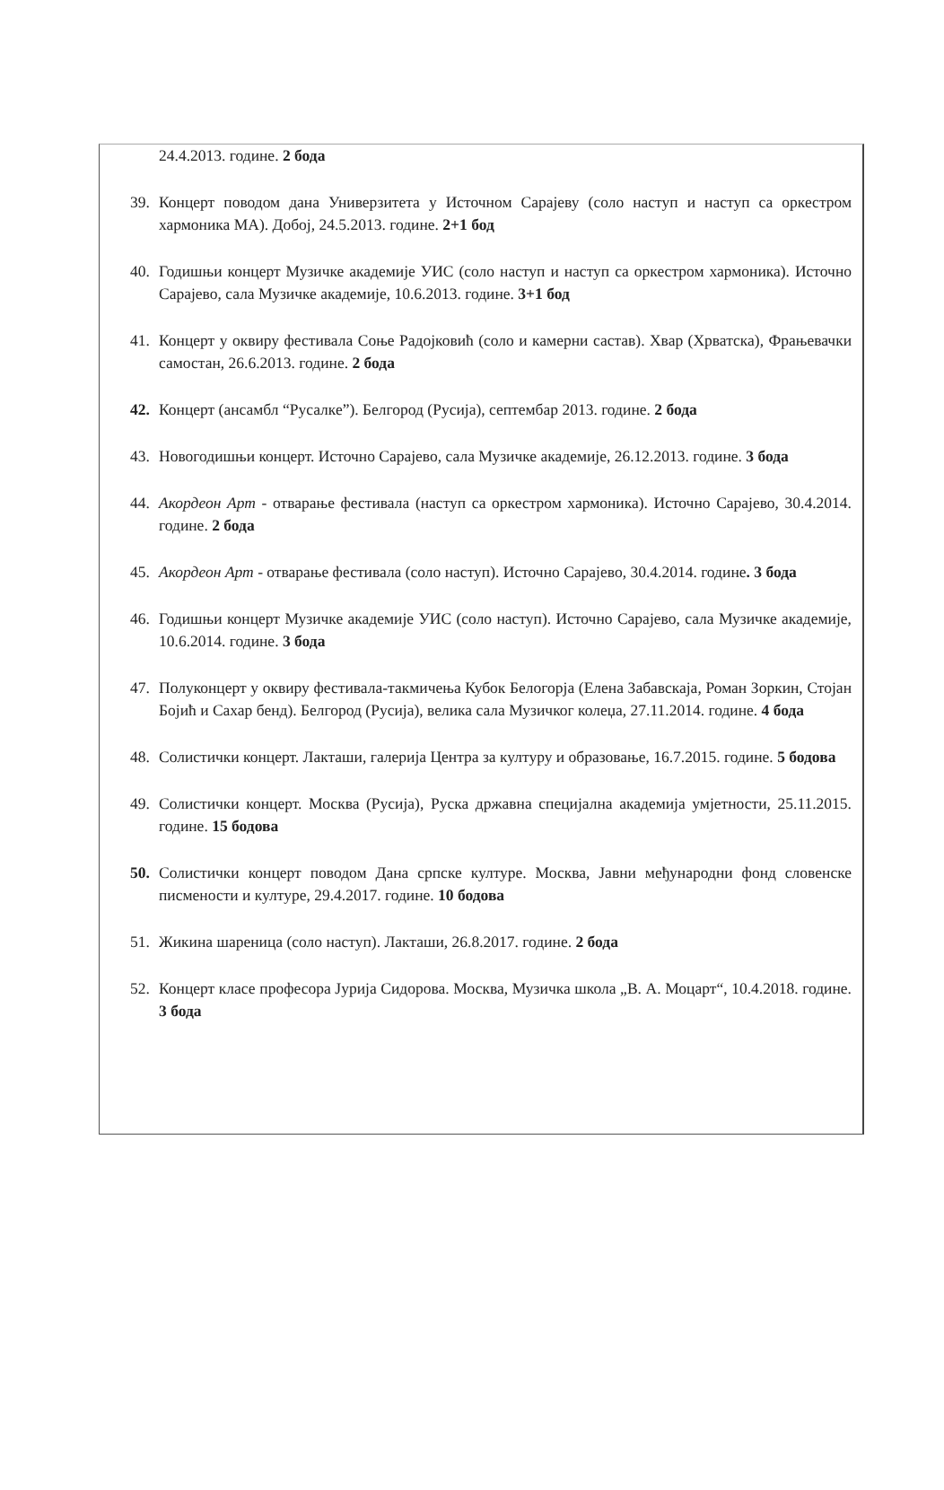24.4.2013. године. 2 бода
39. Концерт поводом дана Универзитета у Источном Сарајеву (соло наступ и наступ са оркестром хармоника МА). Добој, 24.5.2013. године. 2+1 бод
40. Годишњи концерт Музичке академије УИС (соло наступ и наступ са оркестром хармоника). Источно Сарајево, сала Музичке академије, 10.6.2013. године. 3+1 бод
41. Концерт у оквиру фестивала Соње Радојковић (соло и камерни састав). Хвар (Хрватска), Фрањевачки самостан, 26.6.2013. године. 2 бода
42. Концерт (ансамбл “Русалке”). Белгород (Русија), септембар 2013. године. 2 бода
43. Новогодишњи концерт. Источно Сарајево, сала Музичке академије, 26.12.2013. године. 3 бода
44. Акордеон Арт - отварање фестивала (наступ са оркестром хармоника). Источно Сарајево, 30.4.2014. године. 2 бода
45. Акордеон Арт - отварање фестивала (соло наступ). Источно Сарајево, 30.4.2014. године. 3 бода
46. Годишњи концерт Музичке академије УИС (соло наступ). Источно Сарајево, сала Музичке академије, 10.6.2014. године. 3 бода
47. Полуконцерт у оквиру фестивала-такмичења Кубок Белогорја (Елена Забавскаја, Роман Зоркин, Стојан Бојић и Сахар бенд). Белгород (Русија), велика сала Музичког колеџа, 27.11.2014. године. 4 бода
48. Солистички концерт. Лакташи, галерија Центра за културу и образовање, 16.7.2015. године. 5 бодова
49. Солистички концерт. Москва (Русија), Руска државна специјална академија умјетности, 25.11.2015. године. 15 бодова
50. Солистички концерт поводом Дана српске културе. Москва, Јавни међународни фонд словенске писмености и културе, 29.4.2017. године. 10 бодова
51. Жикина шареница (соло наступ). Лакташи, 26.8.2017. године. 2 бода
52. Концерт класе професора Јурија Сидорова. Москва, Музичка школа „В. А. Моцарт“, 10.4.2018. године. 3 бода